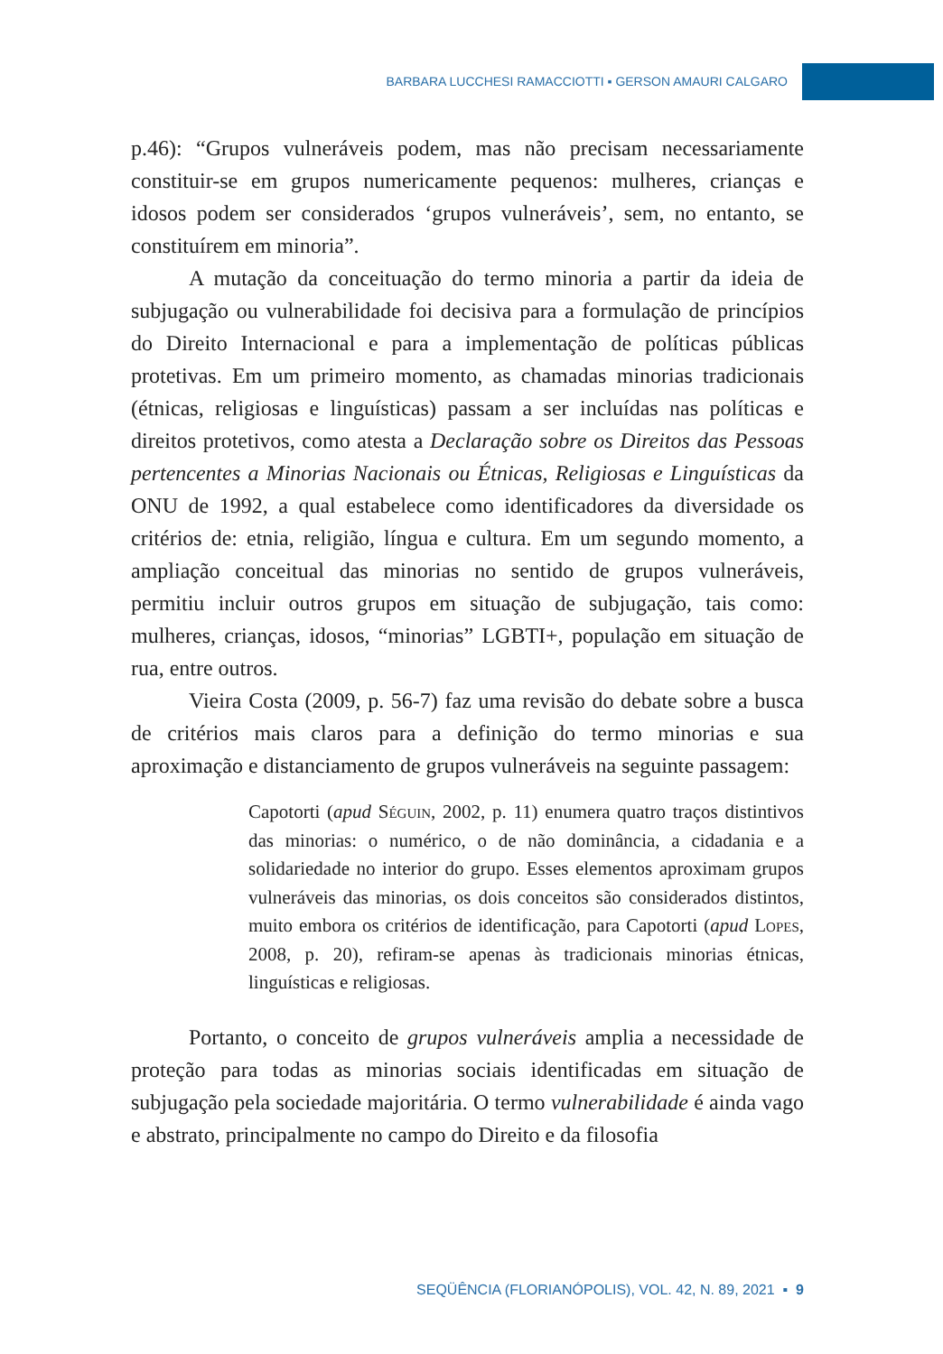BARBARA LUCCHESI RAMACCIOTTI ▪ GERSON AMAURI CALGARO
p.46): “Grupos vulneráveis podem, mas não precisam necessariamente constituir-se em grupos numericamente pequenos: mulheres, crianças e idosos podem ser considerados ‘grupos vulneráveis’, sem, no entanto, se constituírem em minoria”.
A mutação da conceituação do termo minoria a partir da ideia de subjugação ou vulnerabilidade foi decisiva para a formulação de princípios do Direito Internacional e para a implementação de políticas públicas protetivas. Em um primeiro momento, as chamadas minorias tradicionais (étnicas, religiosas e linguísticas) passam a ser incluídas nas políticas e direitos protetivos, como atesta a Declaração sobre os Direitos das Pessoas pertencentes a Minorias Nacionais ou Étnicas, Religiosas e Linguísticas da ONU de 1992, a qual estabelece como identificadores da diversidade os critérios de: etnia, religião, língua e cultura. Em um segundo momento, a ampliação conceitual das minorias no sentido de grupos vulneráveis, permitiu incluir outros grupos em situação de subjugação, tais como: mulheres, crianças, idosos, “minorias” LGBTI+, população em situação de rua, entre outros.
Vieira Costa (2009, p. 56-7) faz uma revisão do debate sobre a busca de critérios mais claros para a definição do termo minorias e sua aproximação e distanciamento de grupos vulneráveis na seguinte passagem:
Capotorti (apud Séguin, 2002, p. 11) enumera quatro traços distintivos das minorias: o numérico, o de não dominância, a cidadania e a solidariedade no interior do grupo. Esses elementos aproximam grupos vulneráveis das minorias, os dois conceitos são considerados distintos, muito embora os critérios de identificação, para Capotorti (apud Lopes, 2008, p. 20), refiram-se apenas às tradicionais minorias étnicas, linguísticas e religiosas.
Portanto, o conceito de grupos vulneráveis amplia a necessidade de proteção para todas as minorias sociais identificadas em situação de subjugação pela sociedade majoritária. O termo vulnerabilidade é ainda vago e abstrato, principalmente no campo do Direito e da filosofia
SEQÜÊNCIA (FLORIANÓPOLIS), VOL. 42, N. 89, 2021 ▪ 9